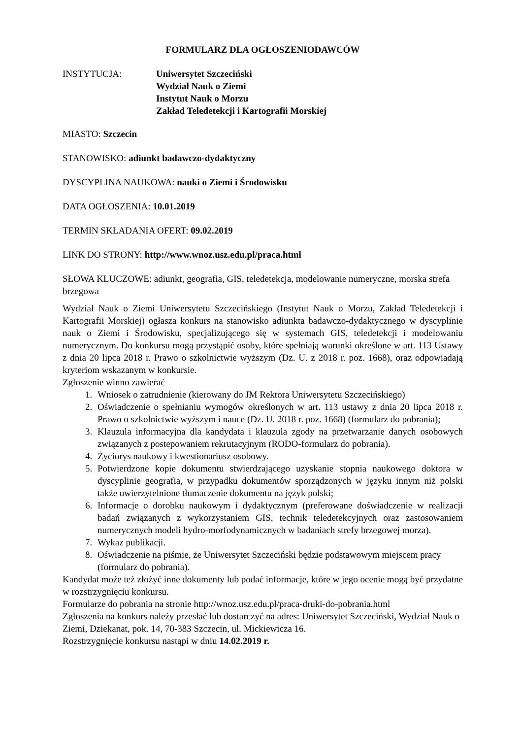FORMULARZ DLA OGŁOSZENIODAWCÓW
INSTYTUCJA: Uniwersytet Szczeciński
Wydział Nauk o Ziemi
Instytut Nauk o Morzu
Zakład Teledetekcji i Kartografii Morskiej
MIASTO: Szczecin
STANOWISKO: adiunkt badawczo-dydaktyczny
DYSCYPLINA NAUKOWA: nauki o Ziemi i Środowisku
DATA OGŁOSZENIA: 10.01.2019
TERMIN SKŁADANIA OFERT: 09.02.2019
LINK DO STRONY: http://www.wnoz.usz.edu.pl/praca.html
SŁOWA KLUCZOWE: adiunkt, geografia, GIS, teledetekcja, modelowanie numeryczne, morska strefa brzegowa
Wydział Nauk o Ziemi Uniwersytetu Szczecińskiego (Instytut Nauk o Morzu, Zakład Teledetekcji i Kartografii Morskiej) ogłasza konkurs na stanowisko adiunkta badawczo-dydaktycznego w dyscyplinie nauk o Ziemi i Środowisku, specjalizującego się w systemach GIS, teledetekcji i modelowaniu numerycznym. Do konkursu mogą przystąpić osoby, które spełniają warunki określone w art. 113 Ustawy z dnia 20 lipca 2018 r. Prawo o szkolnictwie wyższym (Dz. U. z 2018 r. poz. 1668), oraz odpowiadają kryteriom wskazanym w konkursie.
Zgłoszenie winno zawierać
1. Wniosek o zatrudnienie (kierowany do JM Rektora Uniwersytetu Szczecińskiego)
2. Oświadczenie o spełnianiu wymogów określonych w art. 113 ustawy z dnia 20 lipca 2018 r. Prawo o szkolnictwie wyższym i nauce (Dz. U. 2018 r. poz. 1668) (formularz do pobrania);
3. Klauzula informacyjna dla kandydata i klauzula zgody na przetwarzanie danych osobowych związanych z postepowaniem rekrutacyjnym (RODO-formularz do pobrania).
4. Życiorys naukowy i kwestionariusz osobowy.
5. Potwierdzone kopie dokumentu stwierdzającego uzyskanie stopnia naukowego doktora w dyscyplinie geografia, w przypadku dokumentów sporządzonych w języku innym niż polski także uwierzytelnione tłumaczenie dokumentu na język polski;
6. Informacje o dorobku naukowym i dydaktycznym (preferowane doświadczenie w realizacji badań związanych z wykorzystaniem GIS, technik teledetekcyjnych oraz zastosowaniem numerycznych modeli hydro-morfodynamicznych w badaniach strefy brzegowej morza).
7. Wykaz publikacji.
8. Oświadczenie na piśmie, że Uniwersytet Szczeciński będzie podstawowym miejscem pracy (formularz do pobrania).
Kandydat może też złożyć inne dokumenty lub podać informacje, które w jego ocenie mogą być przydatne w rozstrzygnięciu konkursu.
Formularze do pobrania na stronie http://wnoz.usz.edu.pl/praca-druki-do-pobrania.html
Zgłoszenia na konkurs należy przesłać lub dostarczyć na adres: Uniwersytet Szczeciński, Wydział Nauk o Ziemi, Dziekanat, pok. 14, 70-383 Szczecin, ul. Mickiewicza 16.
Rozstrzygnięcie konkursu nastąpi w dniu 14.02.2019 r.